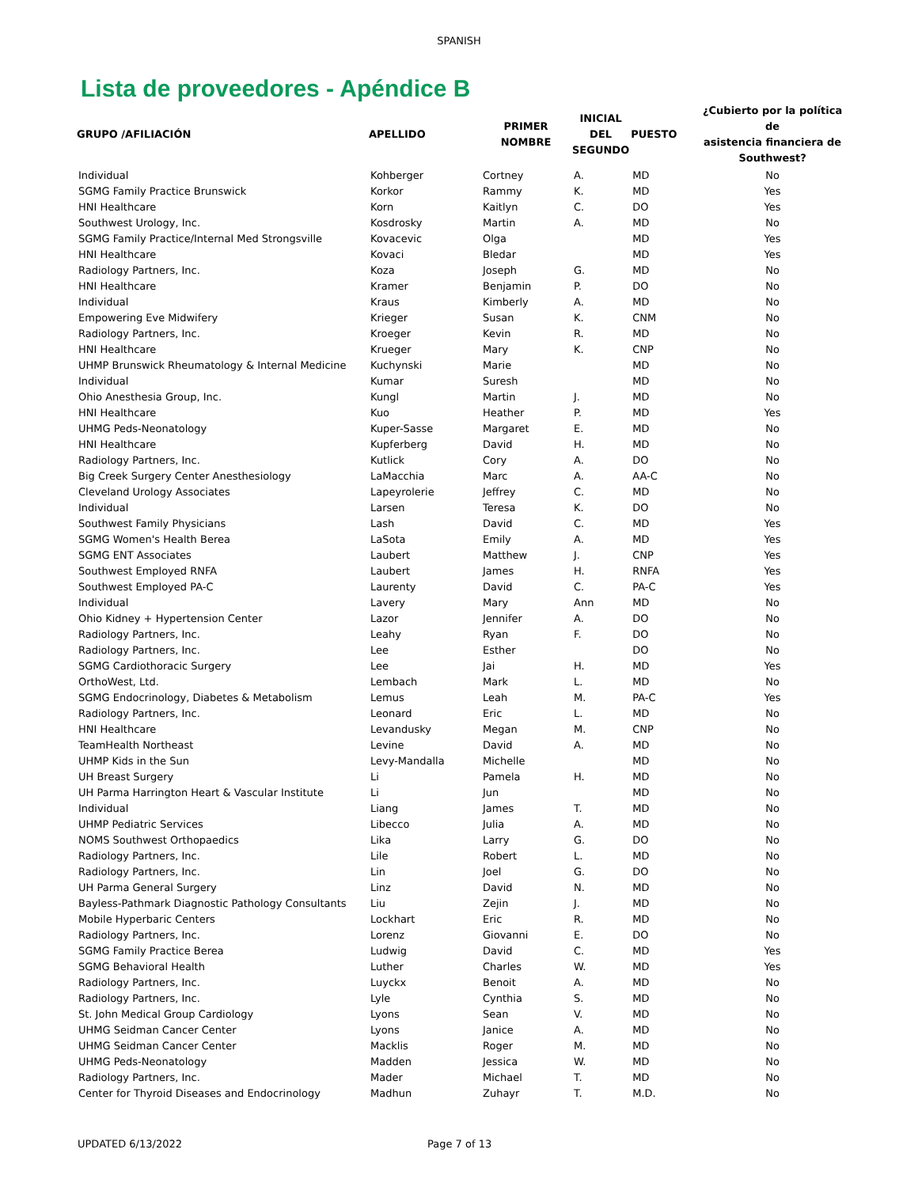SPANISH
Lista de proveedores - Apéndice B
| GRUPO /AFILIACIÓN | APELLIDO | PRIMER NOMBRE | INICIAL DEL SEGUNDO | PUESTO | ¿Cubierto por la política de asistencia financiera de Southwest? |
| --- | --- | --- | --- | --- | --- |
| Individual | Kohberger | Cortney | A. | MD | No |
| SGMG Family Practice Brunswick | Korkor | Rammy | K. | MD | Yes |
| HNI Healthcare | Korn | Kaitlyn | C. | DO | Yes |
| Southwest Urology, Inc. | Kosdrosky | Martin | A. | MD | No |
| SGMG Family Practice/Internal Med Strongsville | Kovacevic | Olga | | MD | Yes |
| HNI Healthcare | Kovaci | Bledar | | MD | Yes |
| Radiology Partners, Inc. | Koza | Joseph | G. | MD | No |
| HNI Healthcare | Kramer | Benjamin | P. | DO | No |
| Individual | Kraus | Kimberly | A. | MD | No |
| Empowering Eve Midwifery | Krieger | Susan | K. | CNM | No |
| Radiology Partners, Inc. | Kroeger | Kevin | R. | MD | No |
| HNI Healthcare | Krueger | Mary | K. | CNP | No |
| UHMP Brunswick Rheumatology & Internal Medicine | Kuchynski | Marie | | MD | No |
| Individual | Kumar | Suresh | | MD | No |
| Ohio Anesthesia Group, Inc. | Kungl | Martin | J. | MD | No |
| HNI Healthcare | Kuo | Heather | P. | MD | Yes |
| UHMG Peds-Neonatology | Kuper-Sasse | Margaret | E. | MD | No |
| HNI Healthcare | Kupferberg | David | H. | MD | No |
| Radiology Partners, Inc. | Kutlick | Cory | A. | DO | No |
| Big Creek Surgery Center Anesthesiology | LaMacchia | Marc | A. | AA-C | No |
| Cleveland Urology Associates | Lapeyrolerie | Jeffrey | C. | MD | No |
| Individual | Larsen | Teresa | K. | DO | No |
| Southwest Family Physicians | Lash | David | C. | MD | Yes |
| SGMG Women's Health Berea | LaSota | Emily | A. | MD | Yes |
| SGMG ENT Associates | Laubert | Matthew | J. | CNP | Yes |
| Southwest Employed RNFA | Laubert | James | H. | RNFA | Yes |
| Southwest Employed PA-C | Laurenty | David | C. | PA-C | Yes |
| Individual | Lavery | Mary | Ann | MD | No |
| Ohio Kidney + Hypertension Center | Lazor | Jennifer | A. | DO | No |
| Radiology Partners, Inc. | Leahy | Ryan | F. | DO | No |
| Radiology Partners, Inc. | Lee | Esther | | DO | No |
| SGMG Cardiothoracic Surgery | Lee | Jai | H. | MD | Yes |
| OrthoWest, Ltd. | Lembach | Mark | L. | MD | No |
| SGMG Endocrinology, Diabetes & Metabolism | Lemus | Leah | M. | PA-C | Yes |
| Radiology Partners, Inc. | Leonard | Eric | L. | MD | No |
| HNI Healthcare | Levandusky | Megan | M. | CNP | No |
| TeamHealth Northeast | Levine | David | A. | MD | No |
| UHMP Kids in the Sun | Levy-Mandalla | Michelle | | MD | No |
| UH Breast Surgery | Li | Pamela | H. | MD | No |
| UH Parma Harrington Heart & Vascular Institute | Li | Jun | | MD | No |
| Individual | Liang | James | T. | MD | No |
| UHMP Pediatric Services | Libecco | Julia | A. | MD | No |
| NOMS Southwest Orthopaedics | Lika | Larry | G. | DO | No |
| Radiology Partners, Inc. | Lile | Robert | L. | MD | No |
| Radiology Partners, Inc. | Lin | Joel | G. | DO | No |
| UH Parma General Surgery | Linz | David | N. | MD | No |
| Bayless-Pathmark Diagnostic Pathology Consultants | Liu | Zejin | J. | MD | No |
| Mobile Hyperbaric Centers | Lockhart | Eric | R. | MD | No |
| Radiology Partners, Inc. | Lorenz | Giovanni | E. | DO | No |
| SGMG Family Practice Berea | Ludwig | David | C. | MD | Yes |
| SGMG Behavioral Health | Luther | Charles | W. | MD | Yes |
| Radiology Partners, Inc. | Luyckx | Benoit | A. | MD | No |
| Radiology Partners, Inc. | Lyle | Cynthia | S. | MD | No |
| St. John Medical Group Cardiology | Lyons | Sean | V. | MD | No |
| UHMG Seidman Cancer Center | Lyons | Janice | A. | MD | No |
| UHMG Seidman Cancer Center | Macklis | Roger | M. | MD | No |
| UHMG Peds-Neonatology | Madden | Jessica | W. | MD | No |
| Radiology Partners, Inc. | Mader | Michael | T. | MD | No |
| Center for Thyroid Diseases and Endocrinology | Madhun | Zuhayr | T. | M.D. | No |
UPDATED 6/13/2022 Page 7 of 13